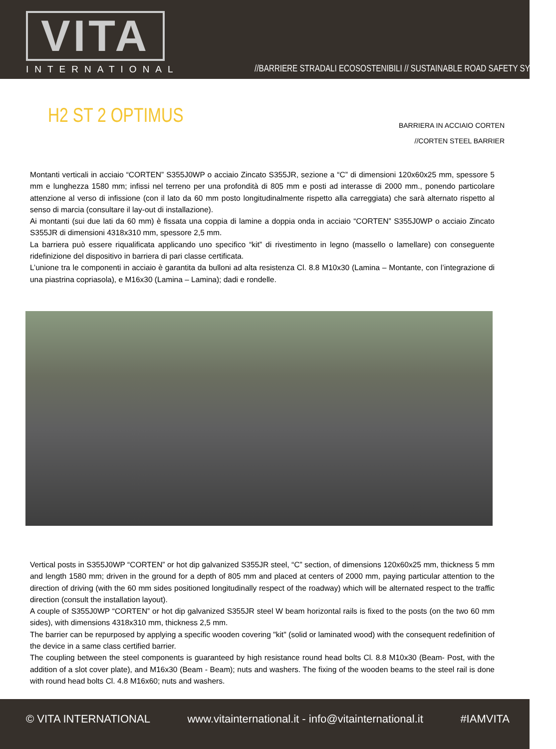VITA
INTERNATIONAL
//BARRIERE STRADALI ECOSOSTENIBILI // SUSTAINABLE ROAD SAFETY SYSTEMS
H2 ST 2 OPTIMUS
BARRIERA IN ACCIAIO CORTEN
//CORTEN STEEL BARRIER
Montanti verticali in acciaio “CORTEN” S355J0WP o acciaio Zincato S355JR, sezione a “C” di dimensioni 120x60x25 mm, spessore 5 mm e lunghezza 1580 mm; infissi nel terreno per una profondità di 805 mm e posti ad interasse di 2000 mm., ponendo particolare attenzione al verso di infissione (con il lato da 60 mm posto longitudinalmente rispetto alla carreggiata) che sarà alternato rispetto al senso di marcia (consultare il lay-out di installazione).
Ai montanti (sui due lati da 60 mm) è fissata una coppia di lamine a doppia onda in acciaio “CORTEN” S355J0WP o acciaio Zincato S355JR di dimensioni 4318x310 mm, spessore 2,5 mm.
La barriera può essere riqualificata applicando uno specifico “kit” di rivestimento in legno (massello o lamellare) con conseguente ridefinizione del dispositivo in barriera di pari classe certificata.
L’unione tra le componenti in acciaio è garantita da bulloni ad alta resistenza Cl. 8.8 M10x30 (Lamina – Montante, con l’integrazione di una piastrina copriasola), e M16x30 (Lamina – Lamina); dadi e rondelle.
Vertical posts in S355J0WP “CORTEN” or hot dip galvanized S355JR steel, “C” section, of dimensions 120x60x25 mm, thickness 5 mm and length 1580 mm; driven in the ground for a depth of 805 mm and placed at centers of 2000 mm, paying particular attention to the direction of driving (with the 60 mm sides positioned longitudinally respect of the roadway) which will be alternated respect to the traffic direction (consult the installation layout).
A couple of S355J0WP “CORTEN” or hot dip galvanized S355JR steel W beam horizontal rails is fixed to the posts (on the two 60 mm sides), with dimensions 4318x310 mm, thickness 2,5 mm.
The barrier can be repurposed by applying a specific wooden covering "kit" (solid or laminated wood) with the consequent redefinition of the device in a same class certified barrier.
The coupling between the steel components is guaranteed by high resistance round head bolts Cl. 8.8 M10x30 (Beam- Post, with the addition of a slot cover plate), and M16x30 (Beam - Beam); nuts and washers. The fixing of the wooden beams to the steel rail is done with round head bolts Cl. 4.8 M16x60; nuts and washers.
© VITA INTERNATIONAL www.vitainternational.it - info@vitainternational.it #IAMVITA